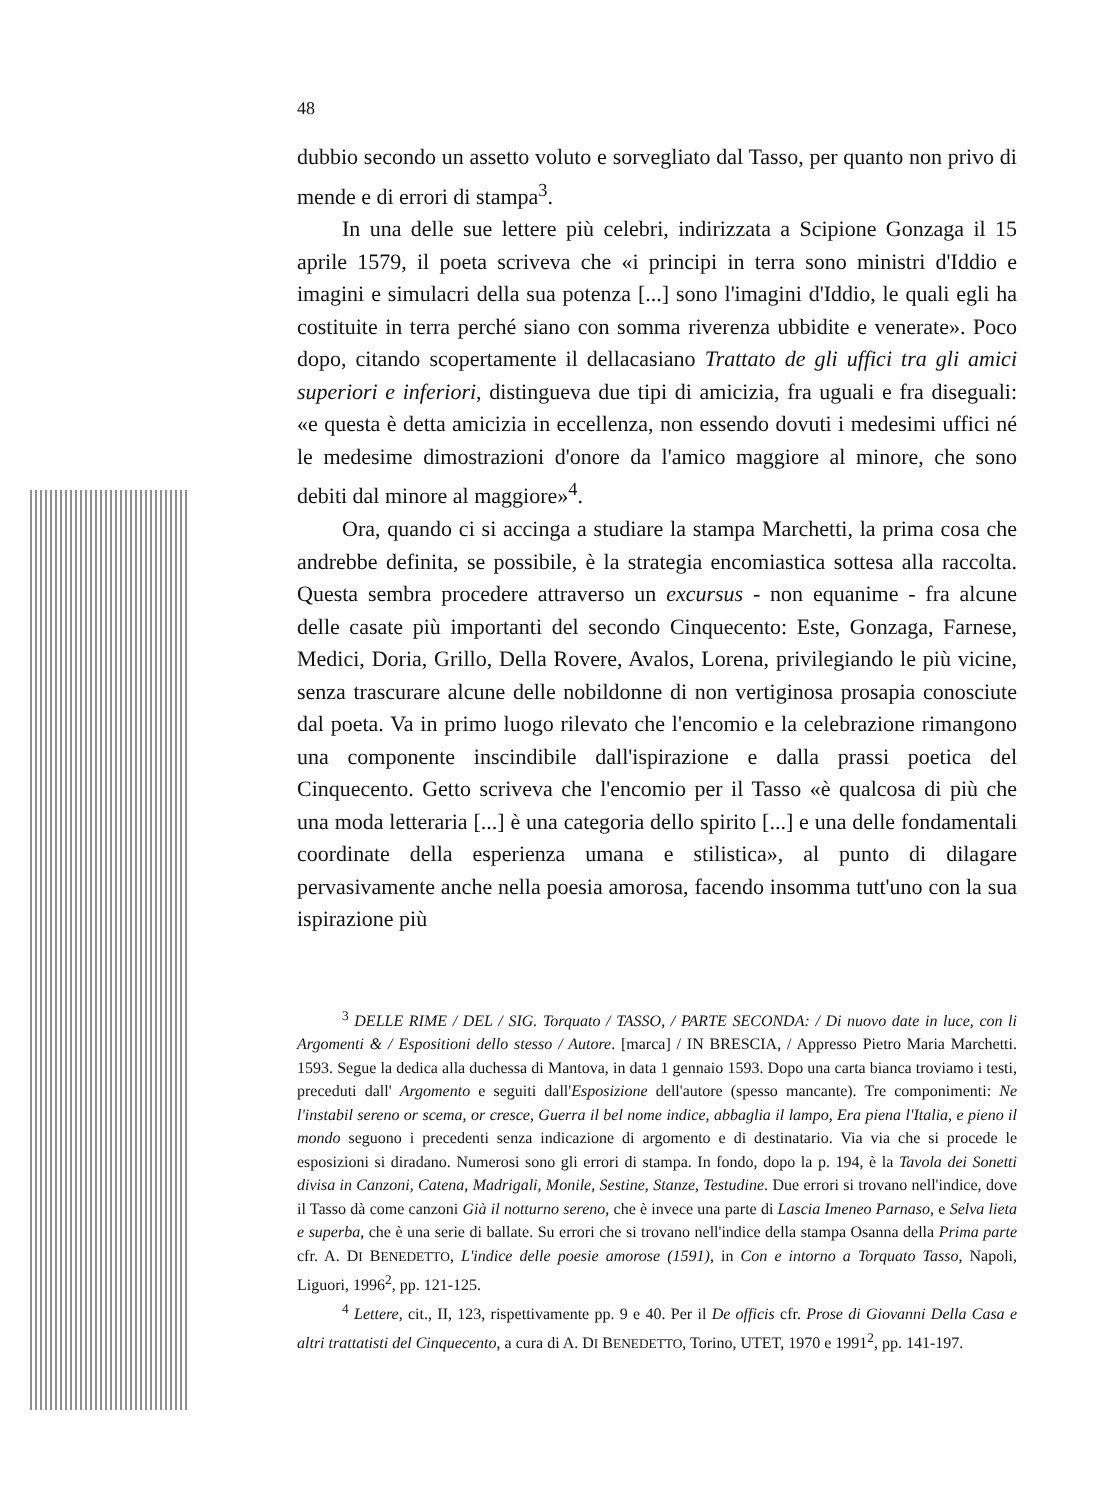48
dubbio secondo un assetto voluto e sorvegliato dal Tasso, per quanto non privo di mende e di errori di stampa<sup>3</sup>.
In una delle sue lettere più celebri, indirizzata a Scipione Gonzaga il 15 aprile 1579, il poeta scriveva che «i principi in terra sono ministri d'Iddio e imagini e simulacri della sua potenza [...] sono l'imagini d'Iddio, le quali egli ha costituite in terra perché siano con somma riverenza ubbidite e venerate». Poco dopo, citando scopertamente il dellacasiano Trattato de gli uffici tra gli amici superiori e inferiori, distingueva due tipi di amicizia, fra uguali e fra diseguali: «e questa è detta amicizia in eccellenza, non essendo dovuti i medesimi uffici né le medesime dimostrazioni d'onore da l'amico maggiore al minore, che sono debiti dal minore al maggiore»<sup>4</sup>.
Ora, quando ci si accinga a studiare la stampa Marchetti, la prima cosa che andrebbe definita, se possibile, è la strategia encomiastica sottesa alla raccolta. Questa sembra procedere attraverso un excursus - non equanime - fra alcune delle casate più importanti del secondo Cinquecento: Este, Gonzaga, Farnese, Medici, Doria, Grillo, Della Rovere, Avalos, Lorena, privilegiando le più vicine, senza trascurare alcune delle nobildonne di non vertiginosa prosapia conosciute dal poeta. Va in primo luogo rilevato che l'encomio e la celebrazione rimangono una componente inscindibile dall'ispirazione e dalla prassi poetica del Cinquecento. Getto scriveva che l'encomio per il Tasso «è qualcosa di più che una moda letteraria [...] è una categoria dello spirito [...] e una delle fondamentali coordinate della esperienza umana e stilistica», al punto di dilagare pervasivamente anche nella poesia amorosa, facendo insomma tutt'uno con la sua ispirazione più
<sup>3</sup> DELLE RIME / DEL / SIG. Torquato / TASSO, / PARTE SECONDA: / Di nuovo date in luce, con li Argomenti & / Espositioni dello stesso / Autore. [marca] / IN BRESCIA, / Appresso Pietro Maria Marchetti. 1593. Segue la dedica alla duchessa di Mantova, in data 1 gennaio 1593. Dopo una carta bianca troviamo i testi, preceduti dall' Argomento e seguiti dall'Esposizione dell'autore (spesso mancante). Tre componimenti: Ne l'instabil sereno or scema, or cresce, Guerra il bel nome indice, abbaglia il lampo, Era piena l'Italia, e pieno il mondo seguono i precedenti senza indicazione di argomento e di destinatario. Via via che si procede le esposizioni si diradano. Numerosi sono gli errori di stampa. In fondo, dopo la p. 194, è la Tavola dei Sonetti divisa in Canzoni, Catena, Madrigali, Monile, Sestine, Stanze, Testudine. Due errori si trovano nell'indice, dove il Tasso dà come canzoni Già il notturno sereno, che è invece una parte di Lascia Imeneo Parnaso, e Selva lieta e superba, che è una serie di ballate. Su errori che si trovano nell'indice della stampa Osanna della Prima parte cfr. A. DI BENEDETTO, L'indice delle poesie amorose (1591), in Con e intorno a Torquato Tasso, Napoli, Liguori, 1996<sup>2</sup>, pp. 121-125.
<sup>4</sup> Lettere, cit., II, 123, rispettivamente pp. 9 e 40. Per il De officis cfr. Prose di Giovanni Della Casa e altri trattatisti del Cinquecento, a cura di A. DI BENEDETTO, Torino, UTET, 1970 e 1991<sup>2</sup>, pp. 141-197.